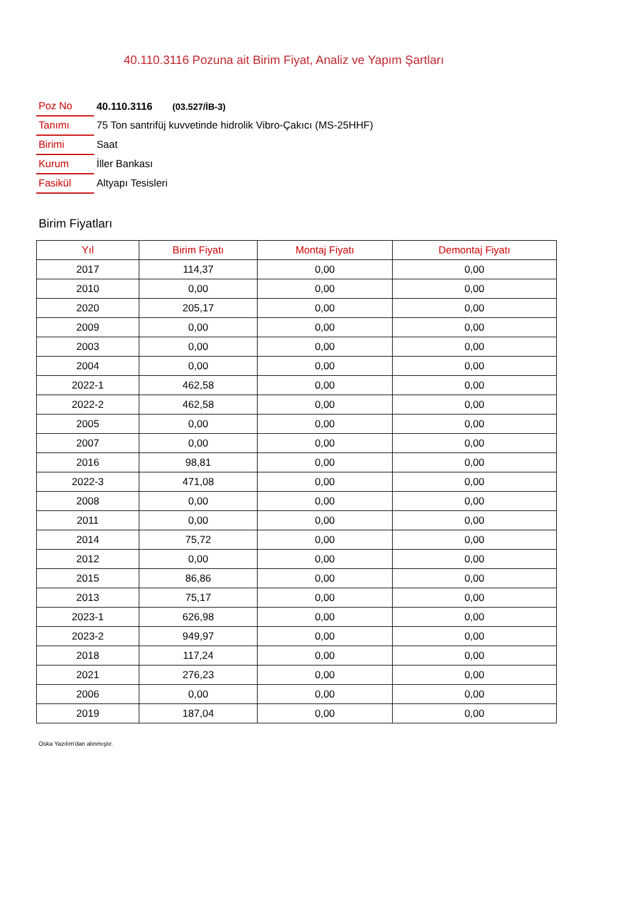40.110.3116 Pozuna ait Birim Fiyat, Analiz ve Yapım Şartları
| Poz No | 40.110.3116 (03.527/İB-3) |
| Tanımı | 75 Ton santrifüj kuvvetinde hidrolik Vibro-Çakıcı (MS-25HHF) |
| Birimi | Saat |
| Kurum | İller Bankası |
| Fasikül | Altyapı Tesisleri |
Birim Fiyatları
| Yıl | Birim Fiyatı | Montaj Fiyatı | Demontaj Fiyatı |
| --- | --- | --- | --- |
| 2017 | 114,37 | 0,00 | 0,00 |
| 2010 | 0,00 | 0,00 | 0,00 |
| 2020 | 205,17 | 0,00 | 0,00 |
| 2009 | 0,00 | 0,00 | 0,00 |
| 2003 | 0,00 | 0,00 | 0,00 |
| 2004 | 0,00 | 0,00 | 0,00 |
| 2022-1 | 462,58 | 0,00 | 0,00 |
| 2022-2 | 462,58 | 0,00 | 0,00 |
| 2005 | 0,00 | 0,00 | 0,00 |
| 2007 | 0,00 | 0,00 | 0,00 |
| 2016 | 98,81 | 0,00 | 0,00 |
| 2022-3 | 471,08 | 0,00 | 0,00 |
| 2008 | 0,00 | 0,00 | 0,00 |
| 2011 | 0,00 | 0,00 | 0,00 |
| 2014 | 75,72 | 0,00 | 0,00 |
| 2012 | 0,00 | 0,00 | 0,00 |
| 2015 | 86,86 | 0,00 | 0,00 |
| 2013 | 75,17 | 0,00 | 0,00 |
| 2023-1 | 626,98 | 0,00 | 0,00 |
| 2023-2 | 949,97 | 0,00 | 0,00 |
| 2018 | 117,24 | 0,00 | 0,00 |
| 2021 | 276,23 | 0,00 | 0,00 |
| 2006 | 0,00 | 0,00 | 0,00 |
| 2019 | 187,04 | 0,00 | 0,00 |
Oska Yazılım'dan alınmıştır.